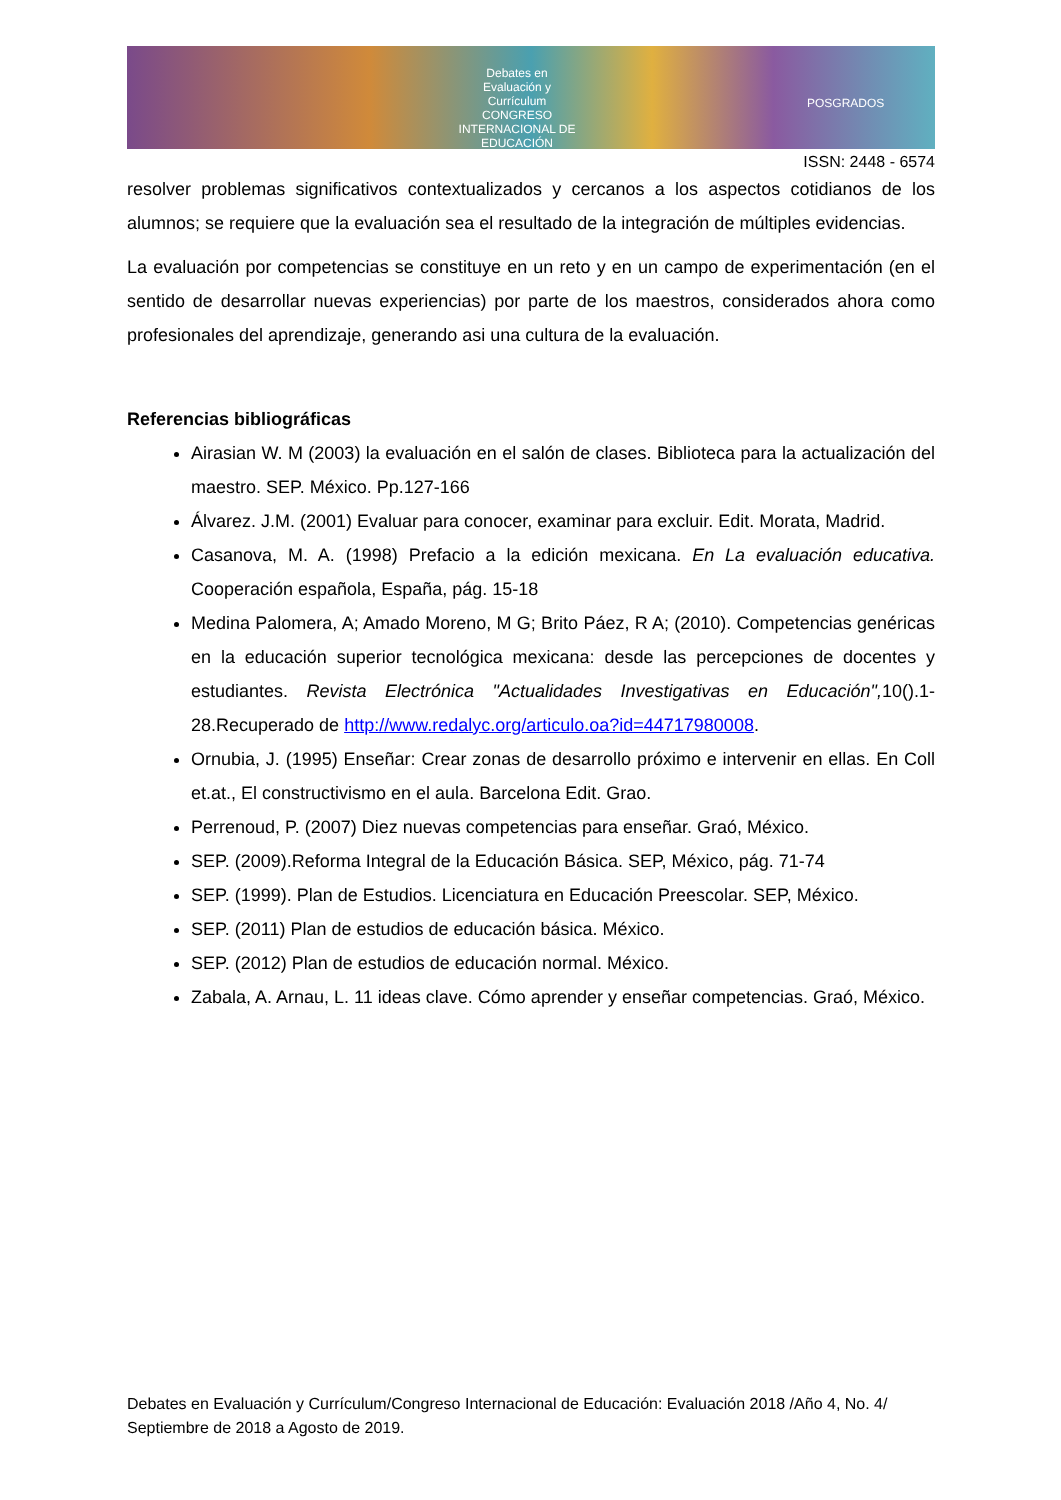Debates en Evaluación y Currículum
CONGRESO INTERNACIONAL DE EDUCACIÓN
POSGRADOS
ISSN: 2448 - 6574
resolver problemas significativos contextualizados y cercanos a los aspectos cotidianos de los alumnos; se requiere que la evaluación sea el resultado de la integración de múltiples evidencias.
La evaluación por competencias se constituye en un reto y en un campo de experimentación (en el sentido de desarrollar nuevas experiencias) por parte de los maestros, considerados ahora como profesionales del aprendizaje, generando asi una cultura de la evaluación.
Referencias bibliográficas
Airasian W. M (2003) la evaluación en el salón de clases. Biblioteca para la actualización del maestro. SEP. México. Pp.127-166
Álvarez. J.M. (2001) Evaluar para conocer, examinar para excluir. Edit. Morata, Madrid.
Casanova, M. A. (1998) Prefacio a la edición mexicana. En La evaluación educativa. Cooperación española, España, pág. 15-18
Medina Palomera, A; Amado Moreno, M G; Brito Páez, R A; (2010). Competencias genéricas en la educación superior tecnológica mexicana: desde las percepciones de docentes y estudiantes. Revista Electrónica "Actualidades Investigativas en Educación", 10().1-28.Recuperado de http://www.redalyc.org/articulo.oa?id=44717980008.
Ornubia, J. (1995) Enseñar: Crear zonas de desarrollo próximo e intervenir en ellas. En Coll et.at., El constructivismo en el aula. Barcelona Edit. Grao.
Perrenoud, P. (2007) Diez nuevas competencias para enseñar. Graó, México.
SEP. (2009).Reforma Integral de la Educación Básica. SEP, México, pág. 71-74
SEP. (1999). Plan de Estudios. Licenciatura en Educación Preescolar. SEP, México.
SEP. (2011) Plan de estudios de educación básica. México.
SEP. (2012) Plan de estudios de educación normal. México.
Zabala, A. Arnau, L. 11 ideas clave. Cómo aprender y enseñar competencias. Graó, México.
Debates en Evaluación y Currículum/Congreso Internacional de Educación: Evaluación 2018 /Año 4, No. 4/ Septiembre de 2018 a Agosto de 2019.